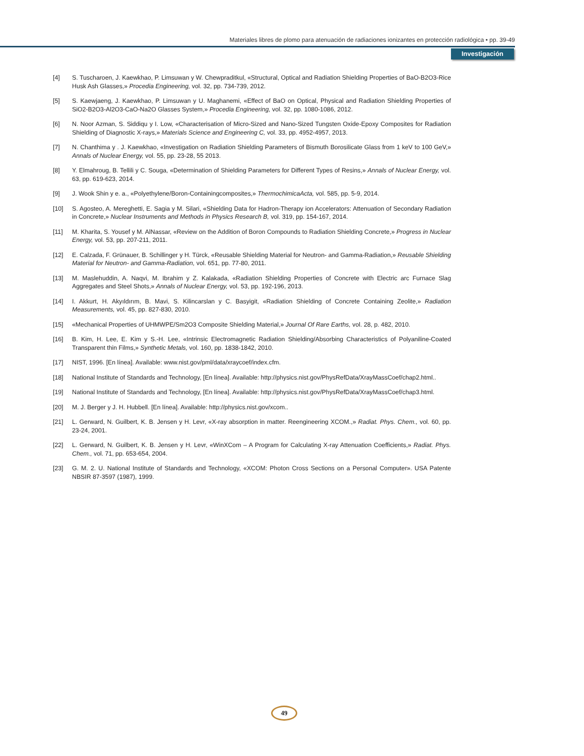Materiales libres de plomo para atenuación de radiaciones ionizantes en protección radiológica • pp. 39-49
Investigación
[4] S. Tuscharoen, J. Kaewkhao, P. Limsuwan y W. Chewpraditkul, «Structural, Optical and Radiation Shielding Properties of BaO-B2O3-Rice Husk Ash Glasses,» Procedia Engineering, vol. 32, pp. 734-739, 2012.
[5] S. Kaewjaeng, J. Kaewkhao, P. Limsuwan y U. Maghanemi, «Effect of BaO on Optical, Physical and Radiation Shielding Properties of SiO2-B2O3-Al2O3-CaO-Na2O Glasses System,» Procedia Engineering, vol. 32, pp. 1080-1086, 2012.
[6] N. Noor Azman, S. Siddiqu y I. Low, «Characterisation of Micro-Sized and Nano-Sized Tungsten Oxide-Epoxy Composites for Radiation Shielding of Diagnostic X-rays,» Materials Science and Engineering C, vol. 33, pp. 4952-4957, 2013.
[7] N. Chanthima y . J. Kaewkhao, «Investigation on Radiation Shielding Parameters of Bismuth Borosilicate Glass from 1 keV to 100 GeV,» Annals of Nuclear Energy, vol. 55, pp. 23-28, 55 2013.
[8] Y. Elmahroug, B. Tellili y C. Souga, «Determination of Shielding Parameters for Different Types of Resins,» Annals of Nuclear Energy, vol. 63, pp. 619-623, 2014.
[9] J. Wook Shin y e. a., «Polyethylene/Boron-Containingcomposites,» ThermochimicaActa, vol. 585, pp. 5-9, 2014.
[10] S. Agosteo, A. Mereghetti, E. Sagia y M. Silari, «Shielding Data for Hadron-Therapy ion Accelerators: Attenuation of Secondary Radiation in Concrete,» Nuclear Instruments and Methods in Physics Research B, vol. 319, pp. 154-167, 2014.
[11] M. Kharita, S. Yousef y M. AlNassar, «Review on the Addition of Boron Compounds to Radiation Shielding Concrete,» Progress in Nuclear Energy, vol. 53, pp. 207-211, 2011.
[12] E. Calzada, F. Grünauer, B. Schillinger y H. Türck, «Reusable Shielding Material for Neutron- and Gamma-Radiation,» Reusable Shielding Material for Neutron- and Gamma-Radiation, vol. 651, pp. 77-80, 2011.
[13] M. Maslehuddin, A. Naqvi, M. Ibrahim y Z. Kalakada, «Radiation Shielding Properties of Concrete with Electric arc Furnace Slag Aggregates and Steel Shots,» Annals of Nuclear Energy, vol. 53, pp. 192-196, 2013.
[14] I. Akkurt, H. Akyıldırım, B. Mavi, S. Kilincarslan y C. Basyigit, «Radiation Shielding of Concrete Containing Zeolite,» Radiation Measurements, vol. 45, pp. 827-830, 2010.
[15] «Mechanical Properties of UHMWPE/Sm2O3 Composite Shielding Material,» Journal Of Rare Earths, vol. 28, p. 482, 2010.
[16] B. Kim, H. Lee, E. Kim y S.-H. Lee, «Intrinsic Electromagnetic Radiation Shielding/Absorbing Characteristics of Polyaniline-Coated Transparent thin Films,» Synthetic Metals, vol. 160, pp. 1838-1842, 2010.
[17] NIST, 1996. [En línea]. Available: www.nist.gov/pml/data/xraycoef/index.cfm.
[18] National Institute of Standards and Technology, [En línea]. Available: http://physics.nist.gov/PhysRefData/XrayMassCoef/chap2.html..
[19] National Institute of Standards and Technology, [En línea]. Available: http://physics.nist.gov/PhysRefData/XrayMassCoef/chap3.html.
[20] M. J. Berger y J. H. Hubbell. [En línea]. Available: http://physics.nist.gov/xcom..
[21] L. Gerward, N. Guilbert, K. B. Jensen y H. Levr, «X-ray absorption in matter. Reengineering XCOM.,» Radiat. Phys. Chem., vol. 60, pp. 23-24, 2001.
[22] L. Gerward, N. Guilbert, K. B. Jensen y H. Levr, «WinXCom – A Program for Calculating X-ray Attenuation Coefficients,» Radiat. Phys. Chem., vol. 71, pp. 653-654, 2004.
[23] G. M. 2. U. National Institute of Standards and Technology, «XCOM: Photon Cross Sections on a Personal Computer». USA Patente NBSIR 87-3597 (1987), 1999.
49